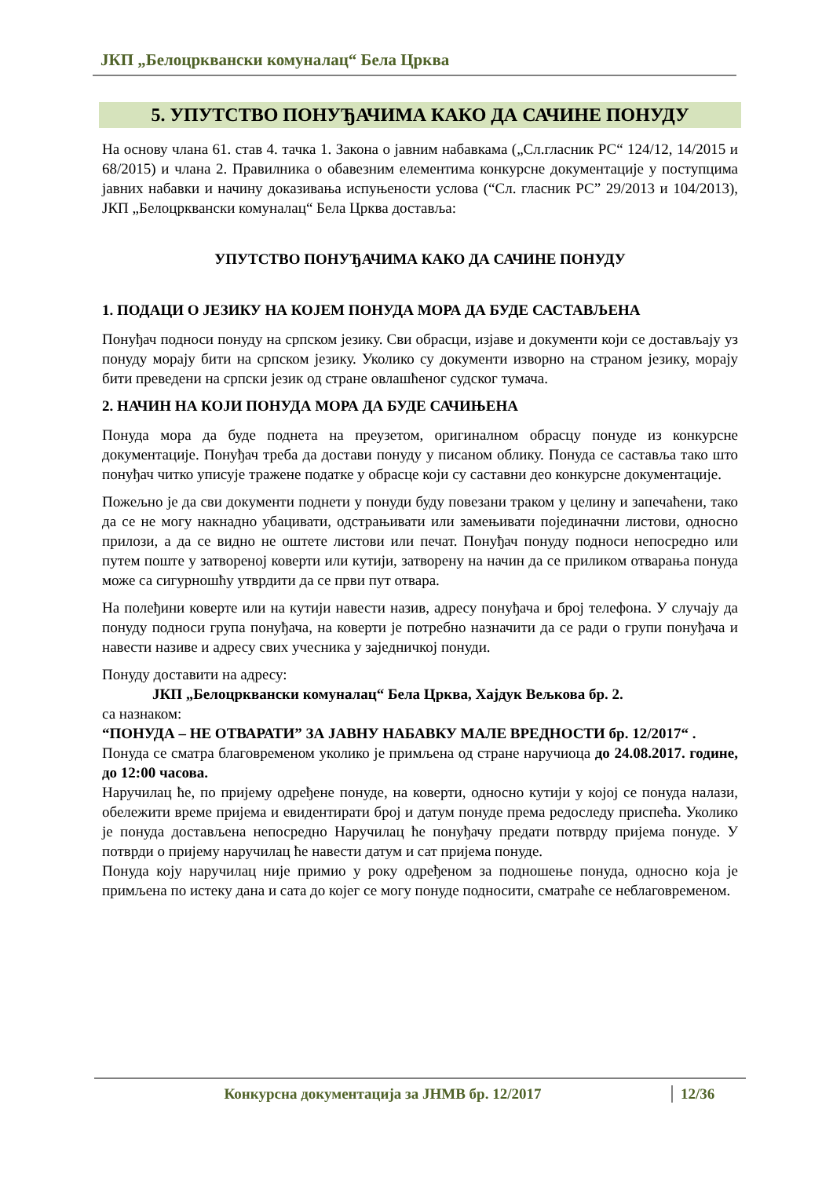ЈКП „Белоцрквански комуналац“ Бела Црква
5. УПУТСТВО ПОНУЂАЧИМА КАКО ДА САЧИНЕ ПОНУДУ
На основу члана 61. став 4. тачка 1. Закона о јавним набавкама („Сл.гласник РС“ 124/12, 14/2015 и 68/2015) и члана 2. Правилника о обавезним елементима конкурсне документације у поступцима јавних набавки и начину доказивања испуњености услова (“Сл. гласник РС” 29/2013 и 104/2013), ЈКП „Белоцрквански комуналац“ Бела Црква доставља:
УПУТСТВО ПОНУЂАЧИМА КАКО ДА САЧИНЕ ПОНУДУ
1. ПОДАЦИ О ЈЕЗИКУ НА КОЈЕМ ПОНУДА МОРА ДА БУДЕ САСТАВЉЕНА
Понуђач подноси понуду на српском језику. Сви обрасци, изјаве и документи који се достављају уз понуду морају бити на српском језику. Уколико су документи изворно на страном језику, морају бити преведени на српски језик од стране овлашћеног судског тумача.
2. НАЧИН НА КОЈИ ПОНУДА МОРА ДА БУДЕ САЧИЊЕНА
Понуда мора да буде поднета на преузетом, оригиналном обрасцу понуде из конкурсне документације. Понуђач треба да достави понуду у писаном облику. Понуда се саставља тако што понуђач читко уписује тражене податке у обрасце који су саставни део конкурсне документације.
Пожељно је да сви документи поднети у понуди буду повезани траком у целину и запечаћени, тако да се не могу накнадно убацивати, одстрањивати или замењивати појединачни листови, односно прилози, а да се видно не оштете листови или печат. Понуђач понуду подноси непосредно или путем поште у затвореној коверти или кутији, затворену на начин да се приликом отварања понуда може са сигурношћу утврдити да се први пут отвара.
На полеђини коверте или на кутији навести назив, адресу понуђача и број телефона. У случају да понуду подноси група понуђача, на коверти је потребно назначити да се ради о групи понуђача и навести називе и адресу свих учесника у заједничкој понуди.
Понуду доставити на адресу:
ЈКП „Белоцрквански комуналац“ Бела Црква, Хајдук Вељкова бр. 2.
са назнаком:
“ПОНУДА – НЕ ОТВАРАТИ” ЗА ЈАВНУ НАБАВКУ МАЛЕ ВРЕДНОСТИ бр. 12/2017“ .
Понуда се сматра благовременом уколико је примљена од стране наручиоца до 24.08.2017. године, до 12:00 часова.
Наручилац ће, по пријему одређене понуде, на коверти, односно кутији у којој се понуда налази, обележити време пријема и евидентирати број и датум понуде према редоследу приспећа. Уколико је понуда достављена непосредно Наручилац ће понуђачу предати потврду пријема понуде. У потврди о пријему наручилац ће навести датум и сат пријема понуде.
Понуда коју наручилац није примио у року одређеном за подношење понуда, односно која је примљена по истеку дана и сата до којег се могу понуде подносити, сматраће се неблаговременом.
Конкурсна документација за ЈНМВ бр. 12/2017 12/36